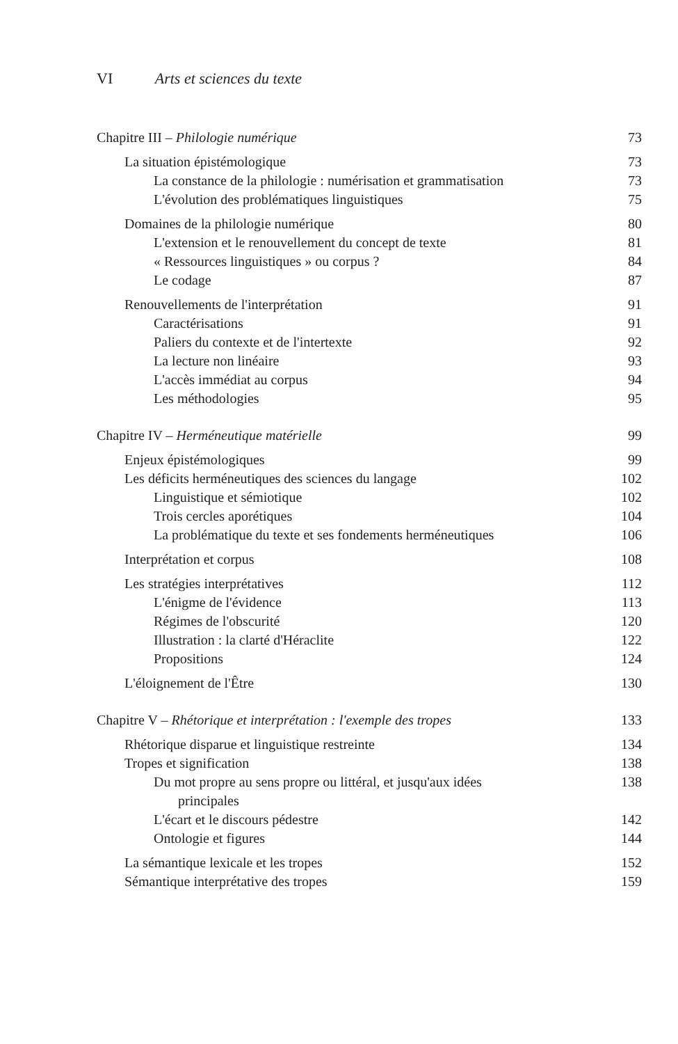VI Arts et sciences du texte
Chapitre III – Philologie numérique 73
La situation épistémologique 73
La constance de la philologie : numérisation et grammatisation 73
L'évolution des problématiques linguistiques 75
Domaines de la philologie numérique 80
L'extension et le renouvellement du concept de texte 81
« Ressources linguistiques » ou corpus ? 84
Le codage 87
Renouvellements de l'interprétation 91
Caractérisations 91
Paliers du contexte et de l'intertexte 92
La lecture non linéaire 93
L'accès immédiat au corpus 94
Les méthodologies 95
Chapitre IV – Herméneutique matérielle 99
Enjeux épistémologiques 99
Les déficits herméneutiques des sciences du langage 102
Linguistique et sémiotique 102
Trois cercles aporétiques 104
La problématique du texte et ses fondements herméneutiques 106
Interprétation et corpus 108
Les stratégies interprétatives 112
L'énigme de l'évidence 113
Régimes de l'obscurité 120
Illustration : la clarté d'Héraclite 122
Propositions 124
L'éloignement de l'Être 130
Chapitre V – Rhétorique et interprétation : l'exemple des tropes 133
Rhétorique disparue et linguistique restreinte 134
Tropes et signification 138
Du mot propre au sens propre ou littéral, et jusqu'aux idées
principales 138
L'écart et le discours pédestre 142
Ontologie et figures 144
La sémantique lexicale et les tropes 152
Sémantique interprétative des tropes 159